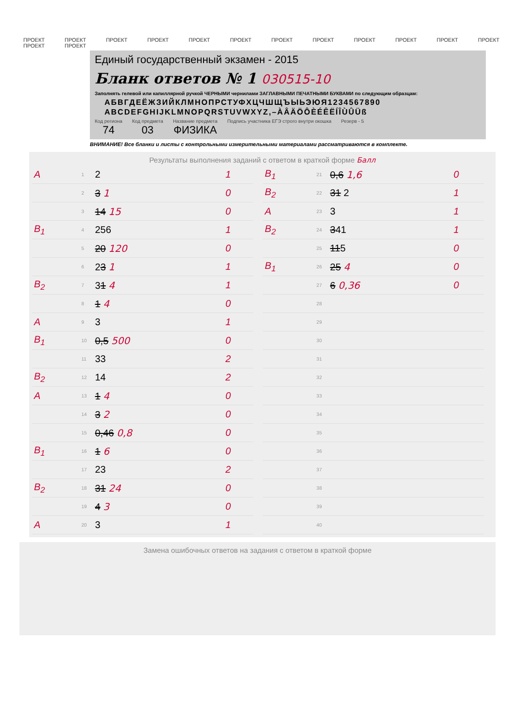ПРОЕКТ ПРОЕКТ ПРОЕКТ ПРОЕКТ ПРОЕКТ ПРОЕКТ ПРОЕКТ ПРОЕКТ ПРОЕКТ ПРОЕКТ ПРОЕКТ ПРОЕКТ ПРОЕКТ ПРОЕКТ
Единый государственный экзамен - 2015
Бланк ответов № 1 030515-10
Заполнять гелевой или капиллярной ручкой ЧЕРНЫМИ чернилами ЗАГЛАВНЫМИ ПЕЧАТНЫМИ БУКВАМИ по следующим образцам:
АБВГДЕЁЖЗИЙКЛМНОПРСТУФХЦЧШЩЪЫЬЭЮЯ1234567890
ABCDEFGHIJKLMNOPQRSTUVWXYZ,–ÀÂÄÖÔÈÉÊËÍÎÙÛÜß
Код региона
74
Код предмета
03
Название предмета
ФИЗИКА
Подпись участника ЕГЭ строго внутри окошка
Резерв - 5
ВНИМАНИЕ! Все бланки и листы с контрольными измерительными материалами рассматриваются в комплекте.
Результаты выполнения заданий с ответом в краткой форме Балл
| A | 1 | 2 | 1 |
| | 2 | 3 1 | 0 |
| | 3 | 14 15 | 0 |
| B<sub>1</sub> | 4 | 256 | 1 |
| | 5 | 20 120 | 0 |
| | 6 | 2 3 1 | 1 |
| B<sub>2</sub> | 7 | 3 1 4 | 1 |
| | 8 | 1 4 | 0 |
| A | 9 | 3 | 1 |
| B<sub>1</sub> | 10 | 0,5 500 | 0 |
| | 11 | 33 | 2 |
| B<sub>2</sub> | 12 | 14 | 2 |
| A | 13 | 1 4 | 0 |
| | 14 | 3 2 | 0 |
| | 15 | 0,46 0,8 | 0 |
| B<sub>1</sub> | 16 | 1 6 | 0 |
| | 17 | 23 | 2 |
| B<sub>2</sub> | 18 | 31 24 | 0 |
| | 19 | 4 3 | 0 |
| A | 20 | 3 | 1 |
| B<sub>1</sub> | 21 | 0,6 1,6 | 0 |
| B<sub>2</sub> | 22 | 31 2 | 1 |
| A | 23 | 3 | 1 |
| B<sub>2</sub> | 24 | 3 41 | 1 |
| | 25 | 11 5 | 0 |
| B<sub>1</sub> | 26 | 25 4 | 0 |
| | 27 | 6 0,36 | 0 |
| | 28 | | |
| | 29 | | |
| | 30 | | |
| | 31 | | |
| | 32 | | |
| | 33 | | |
| | 34 | | |
| | 35 | | |
| | 36 | | |
| | 37 | | |
| | 38 | | |
| | 39 | | |
| | 40 | | |
Замена ошибочных ответов на задания с ответом в краткой форме